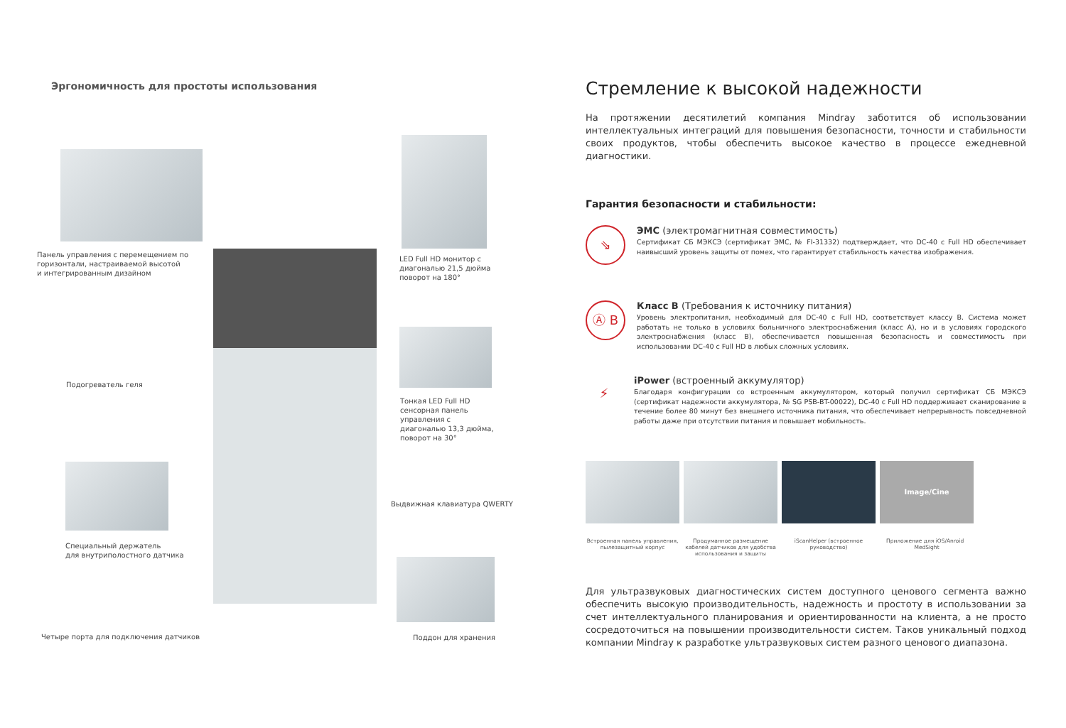Эргономичность для простоты использования
Панель управления с перемещением по
горизонтали, настраиваемой высотой
и интегрированным дизайном
LED Full HD монитор с
диагональю 21,5 дюйма
поворот на 180°
Подогреватель геля
Тонкая LED Full HD
сенсорная панель
управления с
диагональю 13,3 дюйма,
поворот на 30°
Выдвижная клавиатура QWERTY
Специальный держатель
для внутриполостного датчика
Четыре порта для подключения датчиков
Поддон для хранения
Стремление к высокой надежности
На протяжении десятилетий компания Mindray заботится об использовании интеллектуальных интеграций для повышения безопасности, точности и стабильности своих продуктов, чтобы обеспечить высокое качество в процессе ежедневной диагностики.
Гарантия безопасности и стабильности:
⇘
ЭМС (электромагнитная совместимость)
Сертификат СБ МЭКСЭ (сертификат ЭМС, № FI-31332) подтверждает, что DC-40 с Full HD обеспечивает наивысший уровень защиты от помех, что гарантирует стабильность качества изображения.
Ⓐ B
Класс B (Требования к источнику питания)
Уровень электропитания, необходимый для DC-40 с Full HD, соответствует классу B. Система может работать не только в условиях больничного электроснабжения (класс A), но и в условиях городского электроснабжения (класс B), обеспечивается повышенная безопасность и совместимость при использовании DC-40 с Full HD в любых сложных условиях.
⚡
iPower (встроенный аккумулятор)
Благодаря конфигурации со встроенным аккумулятором, который получил сертификат СБ МЭКСЭ (сертификат надежности аккумулятора, № SG PSB-BT-00022), DC-40 с Full HD поддерживает сканирование в течение более 80 минут без внешнего источника питания, что обеспечивает непрерывность повседневной работы даже при отсутствии питания и повышает мобильность.
Встроенная панель управления, пылезащитный корпус
Продуманное размещение кабелей датчиков для удобства использования и защиты
iScanHelper (встроенное руководство)
Image/Cine
Приложение для iOS/Anroid MedSight
Для ультразвуковых диагностических систем доступного ценового сегмента важно обеспечить высокую производительность, надежность и простоту в использовании за счет интеллектуального планирования и ориентированности на клиента, а не просто сосредоточиться на повышении производительности систем. Таков уникальный подход компании Mindray к разработке ультразвуковых систем разного ценового диапазона.